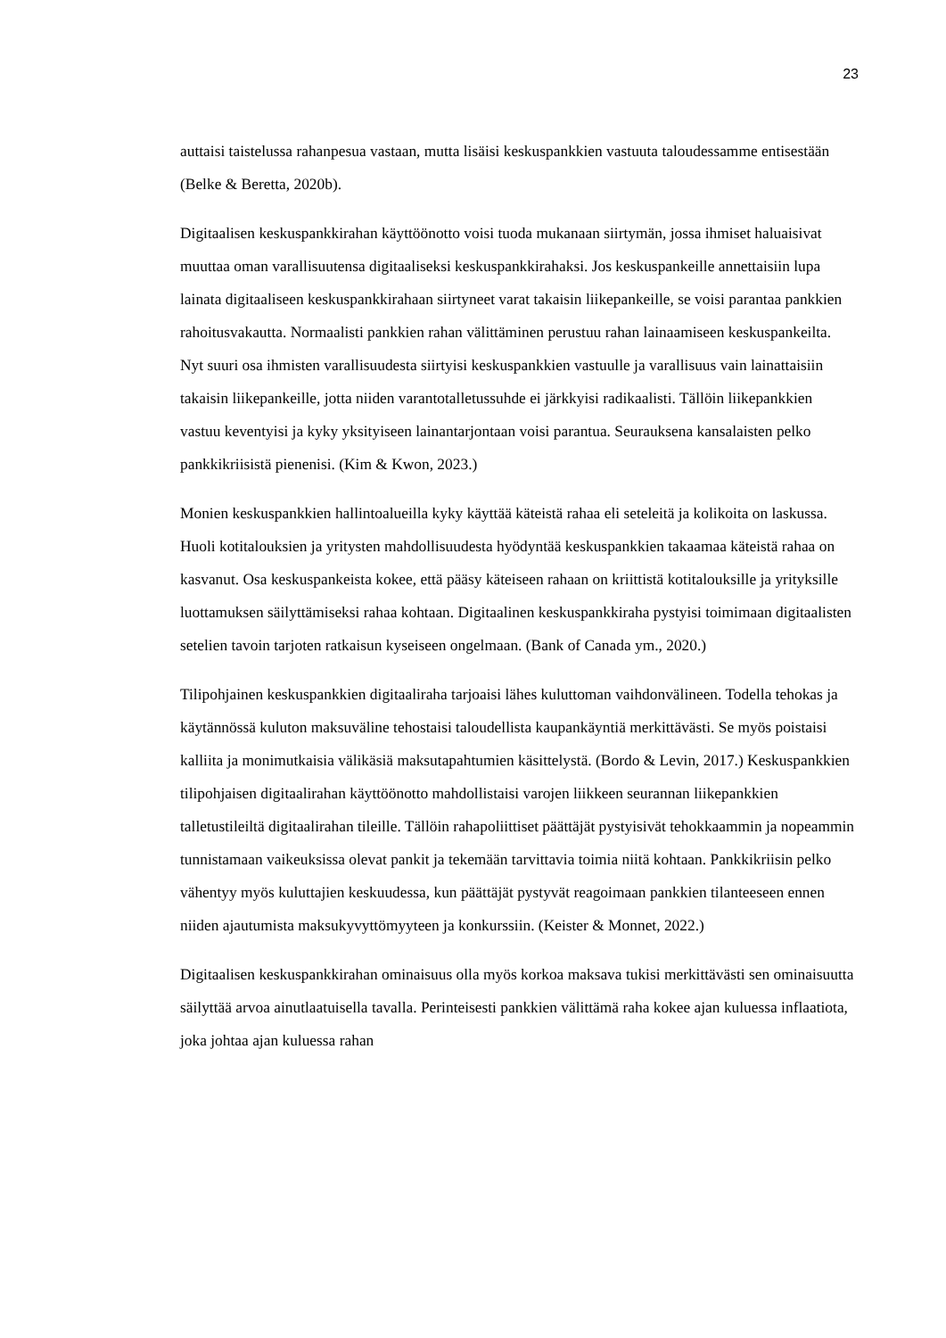23
auttaisi taistelussa rahanpesua vastaan, mutta lisäisi keskuspankkien vastuuta taloudessamme entisestään (Belke & Beretta, 2020b).
Digitaalisen keskuspankkirahan käyttöönotto voisi tuoda mukanaan siirtymän, jossa ihmiset haluaisivat muuttaa oman varallisuutensa digitaaliseksi keskuspankkirahaksi. Jos keskuspankeille annettaisiin lupa lainata digitaaliseen keskuspankkirahaan siirtyneet varat takaisin liikepankeille, se voisi parantaa pankkien rahoitusvakautta. Normaalisti pankkien rahan välittäminen perustuu rahan lainaamiseen keskuspankeilta. Nyt suuri osa ihmisten varallisuudesta siirtyisi keskuspankkien vastuulle ja varallisuus vain lainattaisiin takaisin liikepankeille, jotta niiden varantotalletussuhde ei järkkyisi radikaalisti. Tällöin liikepankkien vastuu keventyisi ja kyky yksityiseen lainantarjontaan voisi parantua. Seurauksena kansalaisten pelko pankkikriisistä pienenisi. (Kim & Kwon, 2023.)
Monien keskuspankkien hallintoalueilla kyky käyttää käteistä rahaa eli seteleitä ja kolikoita on laskussa. Huoli kotitalouksien ja yritysten mahdollisuudesta hyödyntää keskuspankkien takaamaa käteistä rahaa on kasvanut. Osa keskuspankeista kokee, että pääsy käteiseen rahaan on kriittistä kotitalouksille ja yrityksille luottamuksen säilyttämiseksi rahaa kohtaan. Digitaalinen keskuspankkiraha pystyisi toimimaan digitaalisten setelien tavoin tarjoten ratkaisun kyseiseen ongelmaan. (Bank of Canada ym., 2020.)
Tilipohjainen keskuspankkien digitaaliraha tarjoaisi lähes kuluttoman vaihdonvälineen. Todella tehokas ja käytännössä kuluton maksuväline tehostaisi taloudellista kaupankäyntiä merkittävästi. Se myös poistaisi kalliita ja monimutkaisia välikäsiä maksutapahtumien käsittelystä. (Bordo & Levin, 2017.) Keskuspankkien tilipohjaisen digitaalirahan käyttöönotto mahdollistaisi varojen liikkeen seurannan liikepankkien talletustileiltä digitaalirahan tileille. Tällöin rahapoliittiset päättäjät pystyisivät tehokkaammin ja nopeammin tunnistamaan vaikeuksissa olevat pankit ja tekemään tarvittavia toimia niitä kohtaan. Pankkikriisin pelko vähentyy myös kuluttajien keskuudessa, kun päättäjät pystyvät reagoimaan pankkien tilanteeseen ennen niiden ajautumista maksukyvyttömyyteen ja konkurssiin. (Keister & Monnet, 2022.)
Digitaalisen keskuspankkirahan ominaisuus olla myös korkoa maksava tukisi merkittävästi sen ominaisuutta säilyttää arvoa ainutlaatuisella tavalla. Perinteisesti pankkien välittämä raha kokee ajan kuluessa inflaatiota, joka johtaa ajan kuluessa rahan